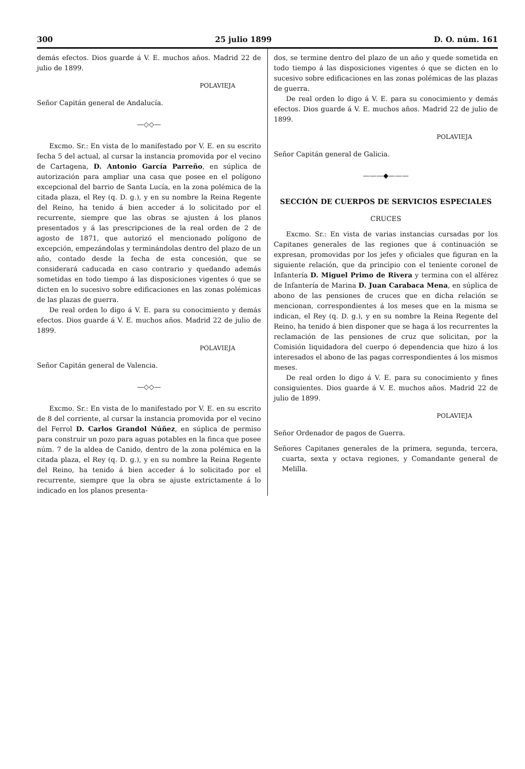300 25 julio 1899 D. O. núm. 161
demás efectos. Dios guarde á V. E. muchos años. Madrid 22 de julio de 1899.
POLAVIEJA
Señor Capitán general de Andalucía.
—◇◇—
Excmo. Sr.: En vista de lo manifestado por V. E. en su escrito fecha 5 del actual, al cursar la instancia promovida por el vecino de Cartagena, D. Antonio García Parreño, en súplica de autorización para ampliar una casa que posee en el polígono excepcional del barrio de Santa Lucía, en la zona polémica de la citada plaza, el Rey (q. D. g.), y en su nombre la Reina Regente del Reino, ha tenido á bien acceder á lo solicitado por el recurrente, siempre que las obras se ajusten á los planos presentados y á las prescripciones de la real orden de 2 de agosto de 1871, que autorizó el mencionado polígono de excepción, empezándolas y terminándolas dentro del plazo de un año, contado desde la fecha de esta concesión, que se considerará caducada en caso contrario y quedando además sometidas en todo tiempo á las disposiciones vigentes ó que se dicten en lo sucesivo sobre edificaciones en las zonas polémicas de las plazas de guerra.
De real orden lo digo á V. E. para su conocimiento y demás efectos. Dios guarde á V. E. muchos años. Madrid 22 de julio de 1899.
POLAVIEJA
Señor Capitán general de Valencia.
—◇◇—
Excmo. Sr.: En vista de lo manifestado por V. E. en su escrito de 8 del corriente, al cursar la instancia promovida por el vecino del Ferrol D. Carlos Grandol Núñez, en súplica de permiso para construir un pozo para aguas potables en la finca que posee núm. 7 de la aldea de Canido, dentro de la zona polémica en la citada plaza, el Rey (q. D. g.), y en su nombre la Reina Regente del Reino, ha tenido á bien acceder á lo solicitado por el recurrente, siempre que la obra se ajuste extrictamente á lo indicado en los planos presenta-
dos, se termine dentro del plazo de un año y quede sometida en todo tiempo á las disposiciones vigentes ó que se dicten en lo sucesivo sobre edificaciones en las zonas polémicas de las plazas de guerra.
De real orden lo digo á V. E. para su conocimiento y demás efectos. Dios guarde á V. E. muchos años. Madrid 22 de julio de 1899.
POLAVIEJA
Señor Capitán general de Galicia.
———◆———
SECCIÓN DE CUERPOS DE SERVICIOS ESPECIALES
CRUCES
Excmo. Sr.: En vista de varias instancias cursadas por los Capitanes generales de las regiones que á continuación se expresan, promovidas por los jefes y oficiales que figuran en la siguiente relación, que da principio con el teniente coronel de Infantería D. Miguel Primo de Rivera y termina con el alférez de Infantería de Marina D. Juan Carabaca Mena, en súplica de abono de las pensiones de cruces que en dicha relación se mencionan, correspondientes á los meses que en la misma se indican, el Rey (q. D. g.), y en su nombre la Reina Regente del Reino, ha tenido á bien disponer que se haga á los recurrentes la reclamación de las pensiones de cruz que solicitan, por la Comisión liquidadora del cuerpo ó dependencia que hizo á los interesados el abono de las pagas correspondientes á los mismos meses.
De real orden lo digo á V. E. para su conocimiento y fines consiguientes. Dios guarde á V. E. muchos años. Madrid 22 de julio de 1899.
POLAVIEJA
Señor Ordenador de pagos de Guerra.
Señores Capitanes generales de la primera, segunda, tercera, cuarta, sexta y octava regiones, y Comandante general de Melilla.